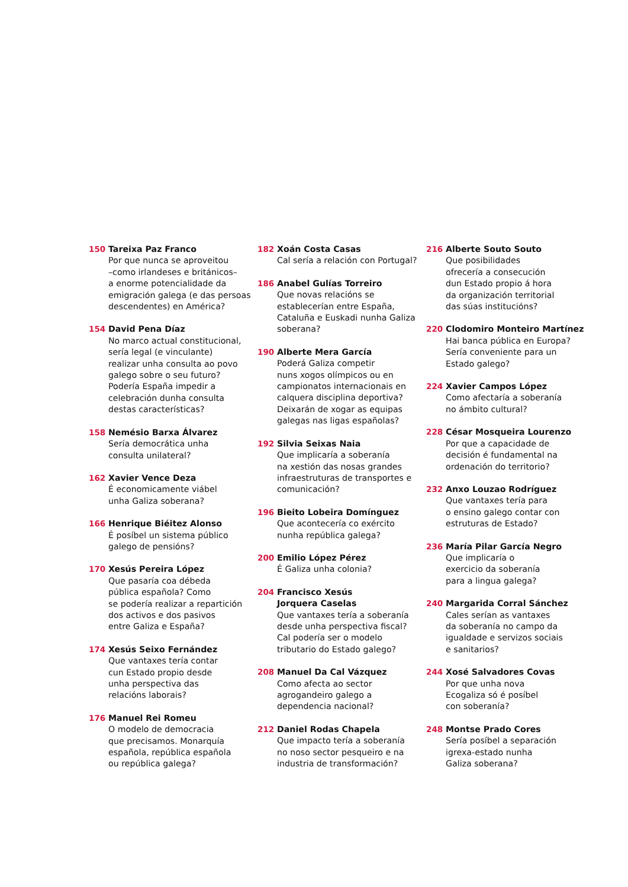150 Tareixa Paz Franco
Por que nunca se aproveitou
–como irlandeses e británicos–
a enorme potencialidade da
emigración galega (e das persoas
descendentes) en América?
154 David Pena Díaz
No marco actual constitucional,
sería legal (e vinculante)
realizar unha consulta ao povo
galego sobre o seu futuro?
Podería España impedir a
celebración dunha consulta
destas características?
158 Nemésio Barxa Álvarez
Sería democrática unha
consulta unilateral?
162 Xavier Vence Deza
É economicamente viábel
unha Galiza soberana?
166 Henrique Biéitez Alonso
É posíbel un sistema público
galego de pensións?
170 Xesús Pereira López
Que pasaría coa débeda
pública española? Como
se podería realizar a repartición
dos activos e dos pasivos
entre Galiza e España?
174 Xesús Seixo Fernández
Que vantaxes tería contar
cun Estado propio desde
unha perspectiva das
relacións laborais?
176 Manuel Rei Romeu
O modelo de democracia
que precisamos. Monarquía
española, república española
ou república galega?
182 Xoán Costa Casas
Cal sería a relación con Portugal?
186 Anabel Gulías Torreiro
Que novas relacións se
establecerían entre España,
Cataluña e Euskadi nunha Galiza
soberana?
190 Alberte Mera García
Poderá Galiza competir
nuns xogos olímpicos ou en
campionatos internacionais en
calquera disciplina deportiva?
Deixarán de xogar as equipas
galegas nas ligas españolas?
192 Silvia Seixas Naia
Que implicaría a soberanía
na xestión das nosas grandes
infraestruturas de transportes e
comunicación?
196 Bieito Lobeira Domínguez
Que acontecería co exército
nunha república galega?
200 Emilio López Pérez
É Galiza unha colonia?
204 Francisco Xesús
Jorquera Caselas
Que vantaxes tería a soberanía
desde unha perspectiva fiscal?
Cal podería ser o modelo
tributario do Estado galego?
208 Manuel Da Cal Vázquez
Como afecta ao sector
agrogandeiro galego a
dependencia nacional?
212 Daniel Rodas Chapela
Que impacto tería a soberanía
no noso sector pesqueiro e na
industria de transformación?
216 Alberte Souto Souto
Que posibilidades
ofrecería a consecución
dun Estado propio á hora
da organización territorial
das súas institucións?
220 Clodomiro Monteiro Martínez
Hai banca pública en Europa?
Sería conveniente para un
Estado galego?
224 Xavier Campos López
Como afectaría a soberanía
no ámbito cultural?
228 César Mosqueira Lourenzo
Por que a capacidade de
decisión é fundamental na
ordenación do territorio?
232 Anxo Louzao Rodríguez
Que vantaxes tería para
o ensino galego contar con
estruturas de Estado?
236 María Pilar García Negro
Que implicaría o
exercicio da soberanía
para a lingua galega?
240 Margarida Corral Sánchez
Cales serían as vantaxes
da soberanía no campo da
igualdade e servizos sociais
e sanitarios?
244 Xosé Salvadores Covas
Por que unha nova
Ecogaliza só é posíbel
con soberanía?
248 Montse Prado Cores
Sería posíbel a separación
igrexa-estado nunha
Galiza soberana?